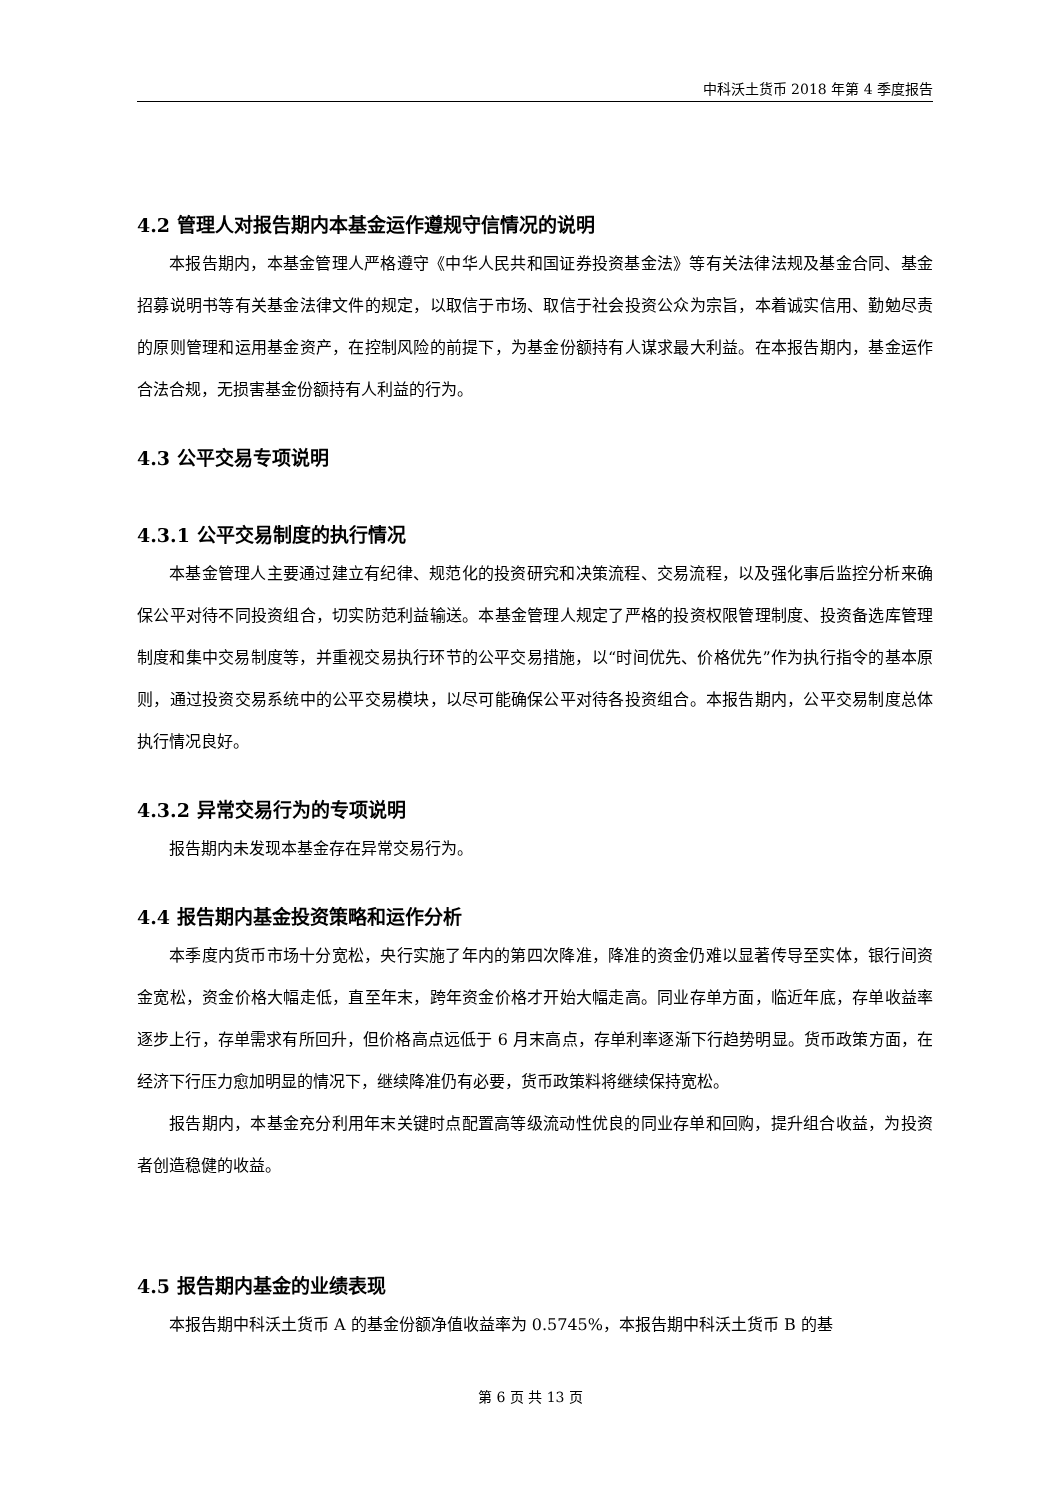中科沃土货币 2018 年第 4 季度报告
4.2 管理人对报告期内本基金运作遵规守信情况的说明
本报告期内，本基金管理人严格遵守《中华人民共和国证券投资基金法》等有关法律法规及基金合同、基金招募说明书等有关基金法律文件的规定，以取信于市场、取信于社会投资公众为宗旨，本着诚实信用、勤勉尽责的原则管理和运用基金资产，在控制风险的前提下，为基金份额持有人谋求最大利益。在本报告期内，基金运作合法合规，无损害基金份额持有人利益的行为。
4.3 公平交易专项说明
4.3.1 公平交易制度的执行情况
本基金管理人主要通过建立有纪律、规范化的投资研究和决策流程、交易流程，以及强化事后监控分析来确保公平对待不同投资组合，切实防范利益输送。本基金管理人规定了严格的投资权限管理制度、投资备选库管理制度和集中交易制度等，并重视交易执行环节的公平交易措施，以“时间优先、价格优先”作为执行指令的基本原则，通过投资交易系统中的公平交易模块，以尽可能确保公平对待各投资组合。本报告期内，公平交易制度总体执行情况良好。
4.3.2 异常交易行为的专项说明
报告期内未发现本基金存在异常交易行为。
4.4 报告期内基金投资策略和运作分析
本季度内货币市场十分宽松，央行实施了年内的第四次降准，降准的资金仍难以显著传导至实体，银行间资金宽松，资金价格大幅走低，直至年末，跨年资金价格才开始大幅走高。同业存单方面，临近年底，存单收益率逐步上行，存单需求有所回升，但价格高点远低于 6 月末高点，存单利率逐渐下行趋势明显。货币政策方面，在经济下行压力愈加明显的情况下，继续降准仍有必要，货币政策料将继续保持宽松。
报告期内，本基金充分利用年末关键时点配置高等级流动性优良的同业存单和回购，提升组合收益，为投资者创造稳健的收益。
4.5 报告期内基金的业绩表现
本报告期中科沃土货币 A 的基金份额净值收益率为 0.5745%，本报告期中科沃土货币 B 的基
第 6 页 共 13 页